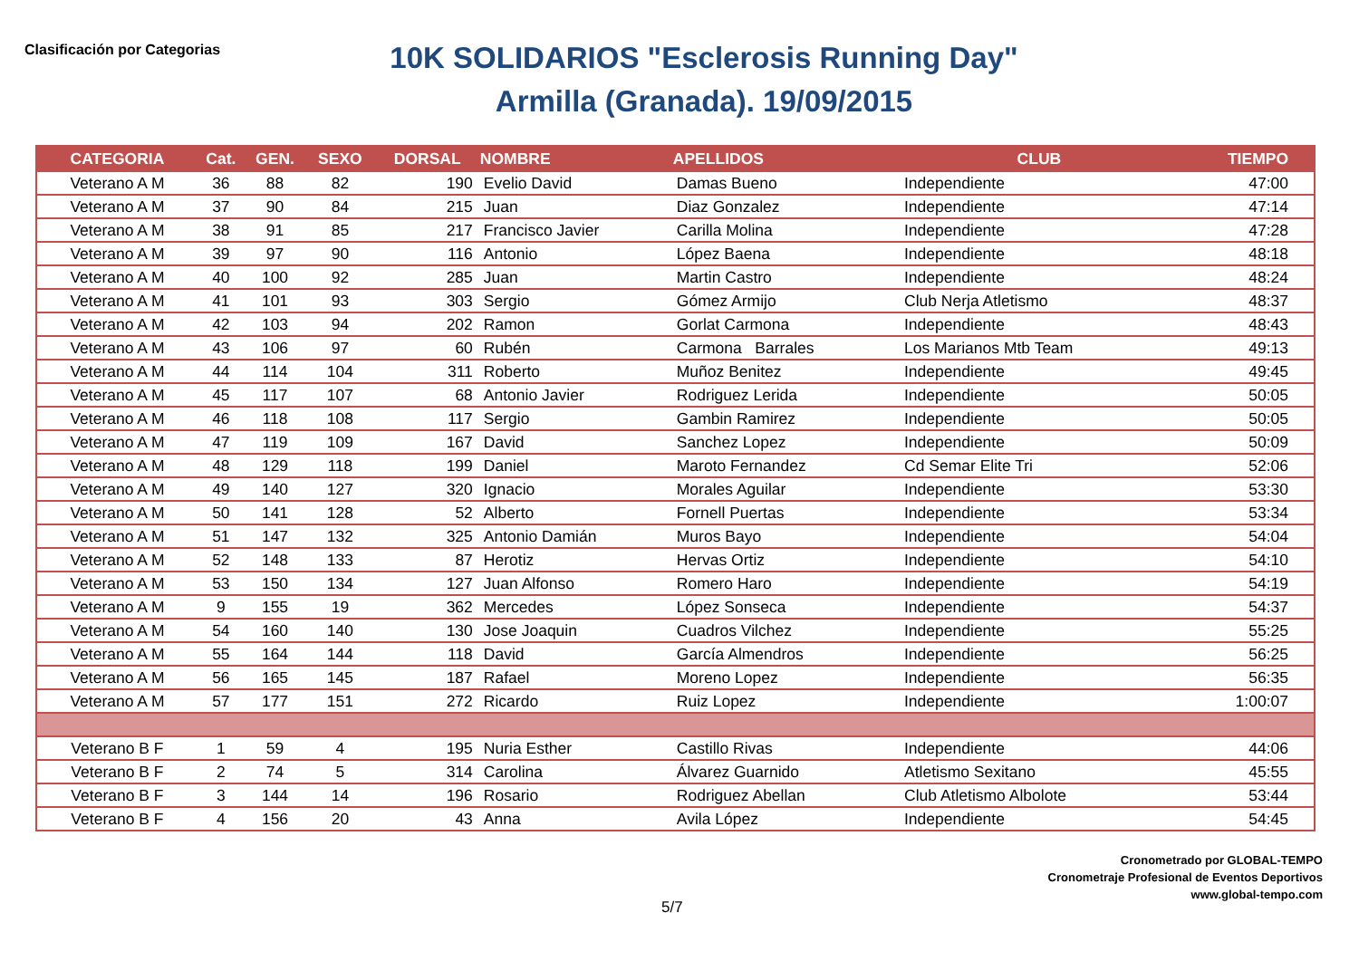Clasificación por Categorias
10K SOLIDARIOS "Esclerosis Running Day"
Armilla (Granada). 19/09/2015
| CATEGORIA | Cat. | GEN. | SEXO | DORSAL | NOMBRE | APELLIDOS | CLUB | TIEMPO |
| --- | --- | --- | --- | --- | --- | --- | --- | --- |
| Veterano A M | 36 | 88 | 82 | 190 | Evelio David | Damas Bueno | Independiente | 47:00 |
| Veterano A M | 37 | 90 | 84 | 215 | Juan | Diaz Gonzalez | Independiente | 47:14 |
| Veterano A M | 38 | 91 | 85 | 217 | Francisco Javier | Carilla Molina | Independiente | 47:28 |
| Veterano A M | 39 | 97 | 90 | 116 | Antonio | López Baena | Independiente | 48:18 |
| Veterano A M | 40 | 100 | 92 | 285 | Juan | Martin Castro | Independiente | 48:24 |
| Veterano A M | 41 | 101 | 93 | 303 | Sergio | Gómez Armijo | Club Nerja Atletismo | 48:37 |
| Veterano A M | 42 | 103 | 94 | 202 | Ramon | Gorlat Carmona | Independiente | 48:43 |
| Veterano A M | 43 | 106 | 97 | 60 | Rubén | Carmona Barrales | Los Marianos Mtb Team | 49:13 |
| Veterano A M | 44 | 114 | 104 | 311 | Roberto | Muñoz Benitez | Independiente | 49:45 |
| Veterano A M | 45 | 117 | 107 | 68 | Antonio Javier | Rodriguez Lerida | Independiente | 50:05 |
| Veterano A M | 46 | 118 | 108 | 117 | Sergio | Gambin Ramirez | Independiente | 50:05 |
| Veterano A M | 47 | 119 | 109 | 167 | David | Sanchez Lopez | Independiente | 50:09 |
| Veterano A M | 48 | 129 | 118 | 199 | Daniel | Maroto Fernandez | Cd Semar Elite Tri | 52:06 |
| Veterano A M | 49 | 140 | 127 | 320 | Ignacio | Morales Aguilar | Independiente | 53:30 |
| Veterano A M | 50 | 141 | 128 | 52 | Alberto | Fornell Puertas | Independiente | 53:34 |
| Veterano A M | 51 | 147 | 132 | 325 | Antonio Damián | Muros Bayo | Independiente | 54:04 |
| Veterano A M | 52 | 148 | 133 | 87 | Herotiz | Hervas Ortiz | Independiente | 54:10 |
| Veterano A M | 53 | 150 | 134 | 127 | Juan Alfonso | Romero Haro | Independiente | 54:19 |
| Veterano A M | 9 | 155 | 19 | 362 | Mercedes | López Sonseca | Independiente | 54:37 |
| Veterano A M | 54 | 160 | 140 | 130 | Jose Joaquin | Cuadros Vilchez | Independiente | 55:25 |
| Veterano A M | 55 | 164 | 144 | 118 | David | García Almendros | Independiente | 56:25 |
| Veterano A M | 56 | 165 | 145 | 187 | Rafael | Moreno Lopez | Independiente | 56:35 |
| Veterano A M | 57 | 177 | 151 | 272 | Ricardo | Ruiz Lopez | Independiente | 1:00:07 |
| Veterano B F | 1 | 59 | 4 | 195 | Nuria Esther | Castillo Rivas | Independiente | 44:06 |
| Veterano B F | 2 | 74 | 5 | 314 | Carolina | Álvarez Guarnido | Atletismo Sexitano | 45:55 |
| Veterano B F | 3 | 144 | 14 | 196 | Rosario | Rodriguez Abellan | Club Atletismo Albolote | 53:44 |
| Veterano B F | 4 | 156 | 20 | 43 | Anna | Avila López | Independiente | 54:45 |
Cronometrado por GLOBAL-TEMPO
Cronometraje Profesional de Eventos Deportivos
www.global-tempo.com
5/7